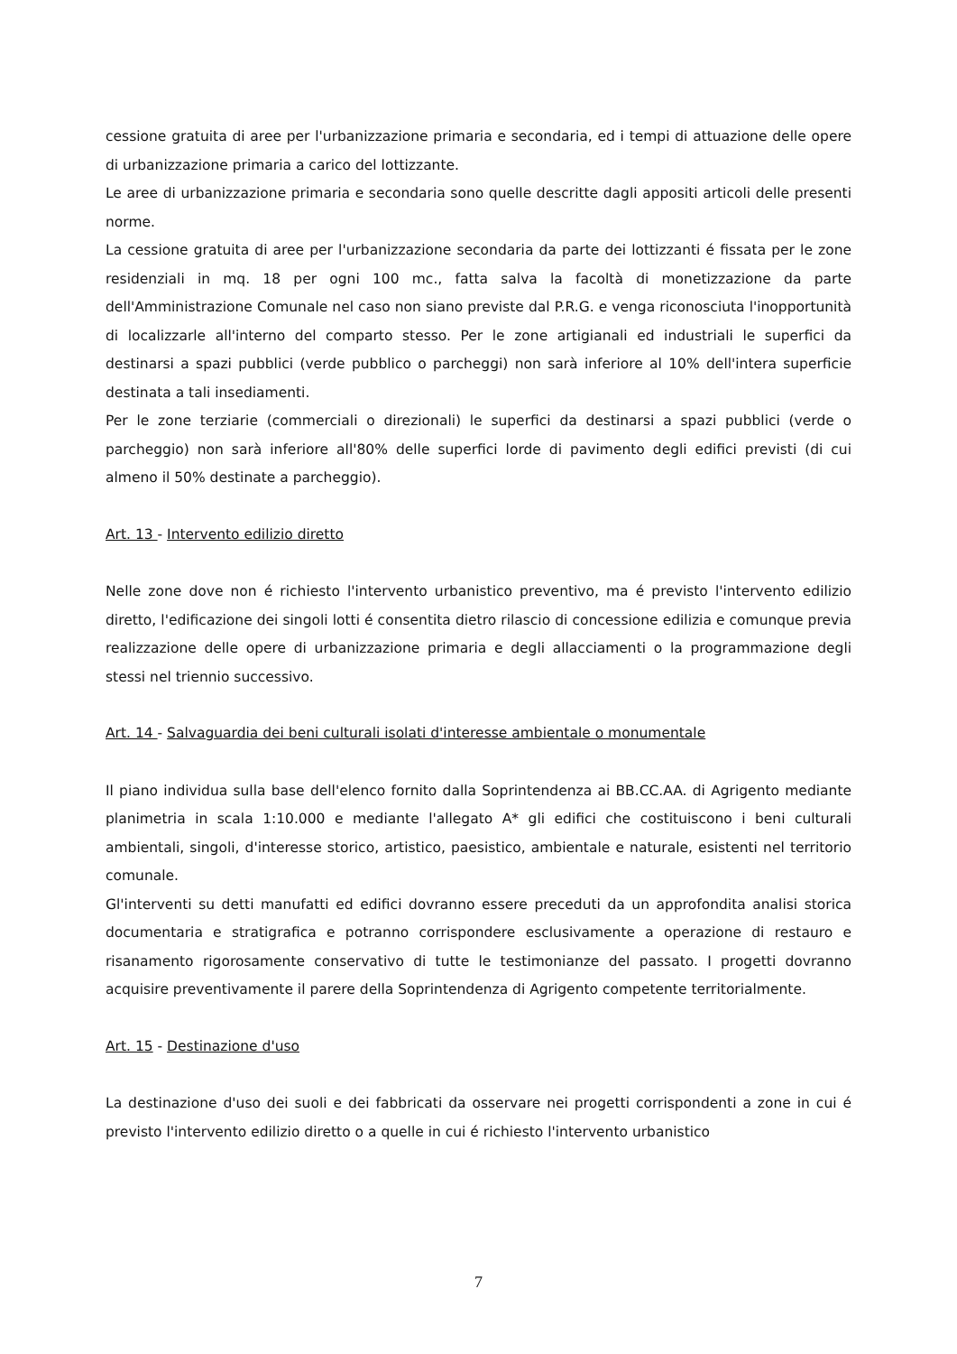cessione gratuita di aree per l'urbanizzazione primaria e secondaria, ed i tempi di attuazione delle opere di urbanizzazione primaria a carico del lottizzante.
Le aree di urbanizzazione primaria e secondaria sono quelle descritte dagli appositi articoli delle presenti norme.
La cessione gratuita di aree per l'urbanizzazione secondaria da parte dei lottizzanti é fissata per le zone residenziali in mq. 18 per ogni 100 mc., fatta salva la facoltà di monetizzazione da parte dell'Amministrazione Comunale nel caso non siano previste dal P.R.G. e venga riconosciuta l'inopportunità di localizzarle all'interno del comparto stesso. Per le zone artigianali ed industriali le superfici da destinarsi a spazi pubblici (verde pubblico o parcheggi) non sarà inferiore al 10% dell'intera superficie destinata a tali insediamenti.
Per le zone terziarie (commerciali o direzionali) le superfici da destinarsi a spazi pubblici (verde o parcheggio) non sarà inferiore all'80% delle superfici lorde di pavimento degli edifici previsti (di cui almeno il 50% destinate a parcheggio).
Art. 13 - Intervento edilizio diretto
Nelle zone dove non é richiesto l'intervento urbanistico preventivo, ma é previsto l'intervento edilizio diretto, l'edificazione dei singoli lotti é consentita dietro rilascio di concessione edilizia e comunque previa realizzazione delle opere di urbanizzazione primaria e degli allacciamenti o la programmazione degli stessi nel triennio successivo.
Art. 14 - Salvaguardia dei beni culturali isolati d'interesse ambientale o monumentale
Il piano individua sulla base dell'elenco fornito dalla Soprintendenza ai BB.CC.AA. di Agrigento mediante planimetria in scala 1:10.000 e mediante l'allegato A* gli edifici che costituiscono i beni culturali ambientali, singoli, d'interesse storico, artistico, paesistico, ambientale e naturale, esistenti nel territorio comunale.
Gl'interventi su detti manufatti ed edifici dovranno essere preceduti da un approfondita analisi storica documentaria e stratigrafica e potranno corrispondere esclusivamente a operazione di restauro e risanamento rigorosamente conservativo di tutte le testimonianze del passato. I progetti dovranno acquisire preventivamente il parere della Soprintendenza di Agrigento competente territorialmente.
Art. 15 - Destinazione d'uso
La destinazione d'uso dei suoli e dei fabbricati da osservare nei progetti corrispondenti a zone in cui é previsto l'intervento edilizio diretto o a quelle in cui é richiesto l'intervento urbanistico
7